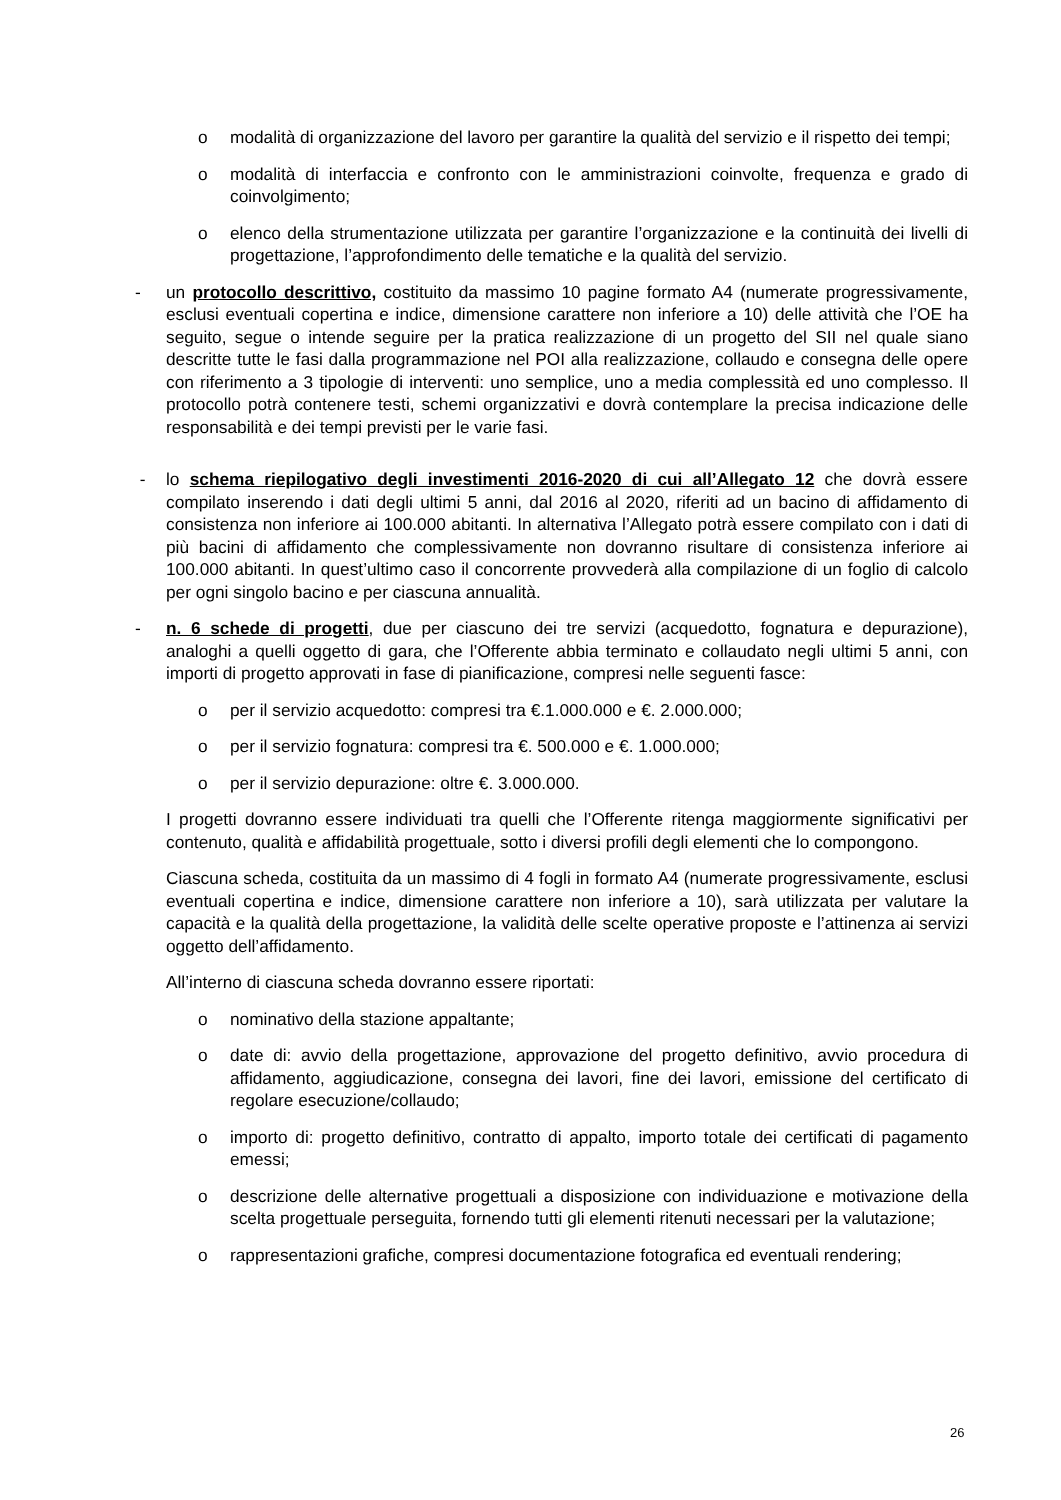o modalità di organizzazione del lavoro per garantire la qualità del servizio e il rispetto dei tempi;
o modalità di interfaccia e confronto con le amministrazioni coinvolte, frequenza e grado di coinvolgimento;
o elenco della strumentazione utilizzata per garantire l’organizzazione e la continuità dei livelli di progettazione, l’approfondimento delle tematiche e la qualità del servizio.
- un protocollo descrittivo, costituito da massimo 10 pagine formato A4 (numerate progressivamente, esclusi eventuali copertina e indice, dimensione carattere non inferiore a 10) delle attività che l’OE ha seguito, segue o intende seguire per la pratica realizzazione di un progetto del SII nel quale siano descritte tutte le fasi dalla programmazione nel POI alla realizzazione, collaudo e consegna delle opere con riferimento a 3 tipologie di interventi: uno semplice, uno a media complessità ed uno complesso. Il protocollo potrà contenere testi, schemi organizzativi e dovrà contemplare la precisa indicazione delle responsabilità e dei tempi previsti per le varie fasi.
- lo schema riepilogativo degli investimenti 2016-2020 di cui all’Allegato 12 che dovrà essere compilato inserendo i dati degli ultimi 5 anni, dal 2016 al 2020, riferiti ad un bacino di affidamento di consistenza non inferiore ai 100.000 abitanti. In alternativa l’Allegato potrà essere compilato con i dati di più bacini di affidamento che complessivamente non dovranno risultare di consistenza inferiore ai 100.000 abitanti. In quest’ultimo caso il concorrente provvederà alla compilazione di un foglio di calcolo per ogni singolo bacino e per ciascuna annualità.
- n. 6 schede di progetti, due per ciascuno dei tre servizi (acquedotto, fognatura e depurazione), analoghi a quelli oggetto di gara, che l’Offerente abbia terminato e collaudato negli ultimi 5 anni, con importi di progetto approvati in fase di pianificazione, compresi nelle seguenti fasce:
o per il servizio acquedotto: compresi tra €.1.000.000 e €. 2.000.000;
o per il servizio fognatura: compresi tra €. 500.000 e €. 1.000.000;
o per il servizio depurazione: oltre €. 3.000.000.
I progetti dovranno essere individuati tra quelli che l’Offerente ritenga maggiormente significativi per contenuto, qualità e affidabilità progettuale, sotto i diversi profili degli elementi che lo compongono.
Ciascuna scheda, costituita da un massimo di 4 fogli in formato A4 (numerate progressivamente, esclusi eventuali copertina e indice, dimensione carattere non inferiore a 10), sarà utilizzata per valutare la capacità e la qualità della progettazione, la validità delle scelte operative proposte e l’attinenza ai servizi oggetto dell’affidamento.
All’interno di ciascuna scheda dovranno essere riportati:
o nominativo della stazione appaltante;
o date di: avvio della progettazione, approvazione del progetto definitivo, avvio procedura di affidamento, aggiudicazione, consegna dei lavori, fine dei lavori, emissione del certificato di regolare esecuzione/collaudo;
o importo di: progetto definitivo, contratto di appalto, importo totale dei certificati di pagamento emessi;
o descrizione delle alternative progettuali a disposizione con individuazione e motivazione della scelta progettuale perseguita, fornendo tutti gli elementi ritenuti necessari per la valutazione;
o rappresentazioni grafiche, compresi documentazione fotografica ed eventuali rendering;
26